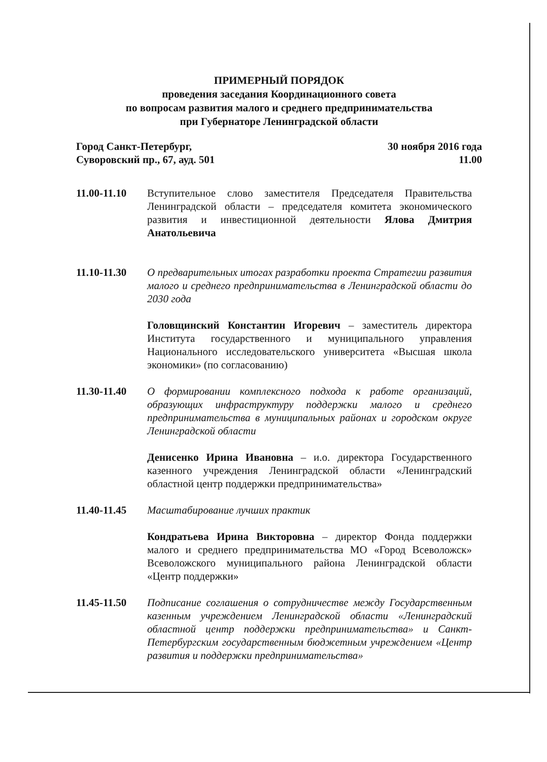ПРИМЕРНЫЙ ПОРЯДОК
проведения заседания Координационного совета
по вопросам развития малого и среднего предпринимательства
при Губернаторе Ленинградской области
Город Санкт-Петербург,
Суворовский пр., 67, ауд. 501
30 ноября 2016 года
11.00
11.00-11.10 Вступительное слово заместителя Председателя Правительства Ленинградской области – председателя комитета экономического развития и инвестиционной деятельности Ялова Дмитрия Анатольевича
11.10-11.30 О предварительных итогах разработки проекта Стратегии развития малого и среднего предпринимательства в Ленинградской области до 2030 года
Головщинский Константин Игоревич – заместитель директора Института государственного и муниципального управления Национального исследовательского университета «Высшая школа экономики» (по согласованию)
11.30-11.40 О формировании комплексного подхода к работе организаций, образующих инфраструктуру поддержки малого и среднего предпринимательства в муниципальных районах и городском округе Ленинградской области
Денисенко Ирина Ивановна – и.о. директора Государственного казенного учреждения Ленинградской области «Ленинградский областной центр поддержки предпринимательства»
11.40-11.45 Масштабирование лучших практик
Кондратьева Ирина Викторовна – директор Фонда поддержки малого и среднего предпринимательства МО «Город Всеволожск» Всеволожского муниципального района Ленинградской области «Центр поддержки»
11.45-11.50 Подписание соглашения о сотрудничестве между Государственным казенным учреждением Ленинградской области «Ленинградский областной центр поддержки предпринимательства» и Санкт-Петербургским государственным бюджетным учреждением «Центр развития и поддержки предпринимательства»